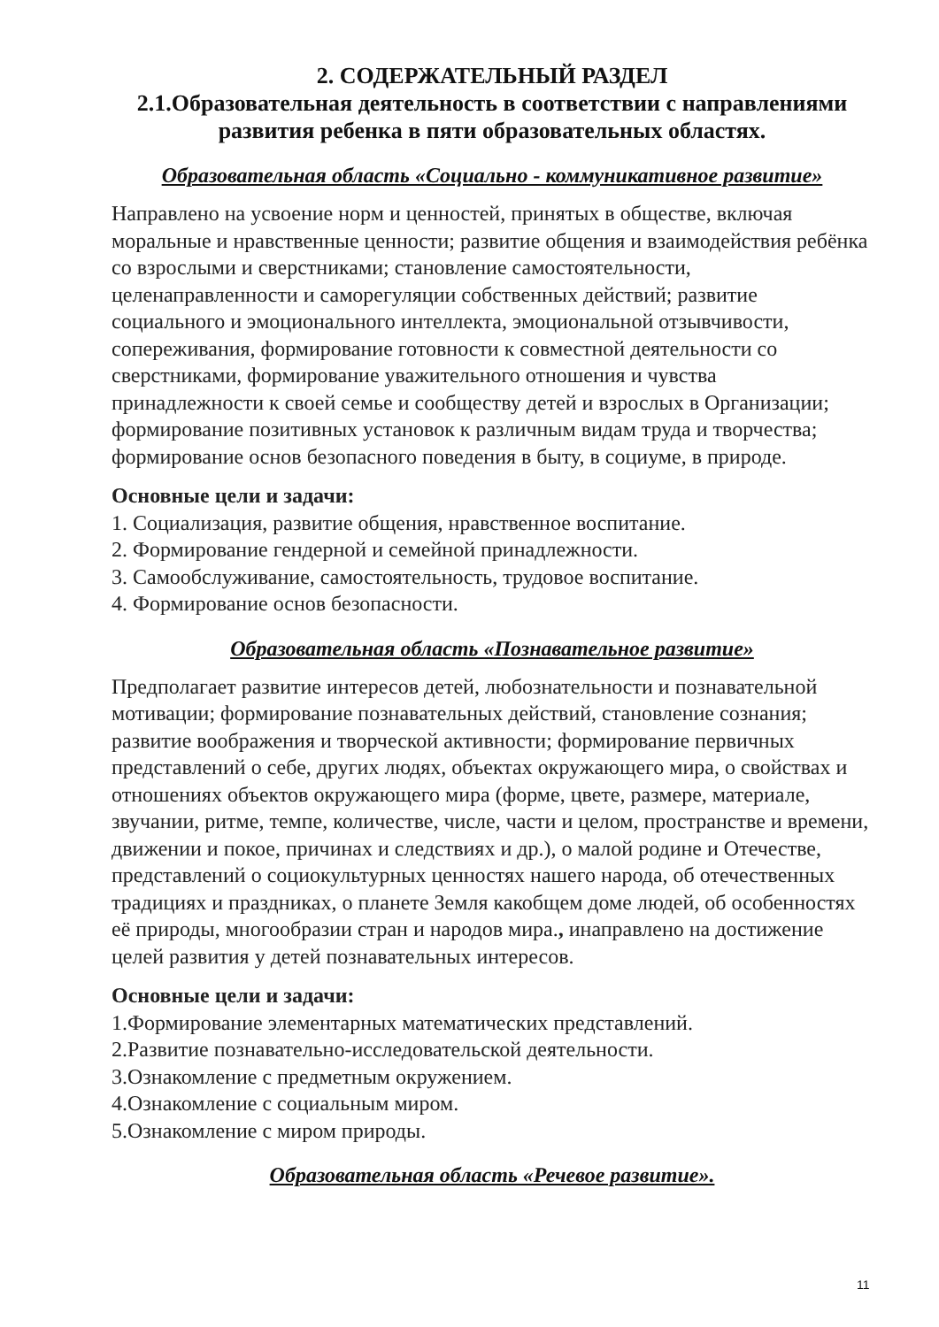2. СОДЕРЖАТЕЛЬНЫЙ РАЗДЕЛ
2.1.Образовательная деятельность в соответствии с направлениями развития ребенка в пяти образовательных областях.
Образовательная область «Социально - коммуникативное развитие»
Направлено на усвоение норм и ценностей, принятых в обществе, включая моральные и нравственные ценности; развитие общения и взаимодействия ребёнка со взрослыми и сверстниками; становление самостоятельности, целенаправленности и саморегуляции собственных действий; развитие социального и эмоционального интеллекта, эмоциональной отзывчивости, сопереживания, формирование готовности к совместной деятельности со сверстниками, формирование уважительного отношения и чувства принадлежности к своей семье и сообществу детей и взрослых в Организации; формирование позитивных установок к различным видам труда и творчества; формирование основ безопасного поведения в быту, в социуме, в природе.
Основные цели и задачи:
1. Социализация, развитие общения, нравственное воспитание.
2. Формирование гендерной и семейной принадлежности.
3. Самообслуживание, самостоятельность, трудовое воспитание.
4. Формирование основ безопасности.
Образовательная область «Познавательное развитие»
Предполагает развитие интересов детей, любознательности и познавательной мотивации; формирование познавательных действий, становление сознания; развитие воображения и творческой активности; формирование первичных представлений о себе, других людях, объектах окружающего мира, о свойствах и отношениях объектов окружающего мира (форме, цвете, размере, материале, звучании, ритме, темпе, количестве, числе, части и целом, пространстве и времени, движении и покое, причинах и следствиях и др.), о малой родине и Отечестве, представлений о социокультурных ценностях нашего народа, об отечественных традициях и праздниках, о планете Земля какобщем доме людей, об особенностях её природы, многообразии стран и народов мира., инаправлено на достижение целей развития у детей познавательных интересов.
Основные цели и задачи:
1.Формирование элементарных математических представлений.
2.Развитие познавательно-исследовательской деятельности.
3.Ознакомление с предметным окружением.
4.Ознакомление с социальным миром.
5.Ознакомление с миром природы.
Образовательная область «Речевое развитие».
11